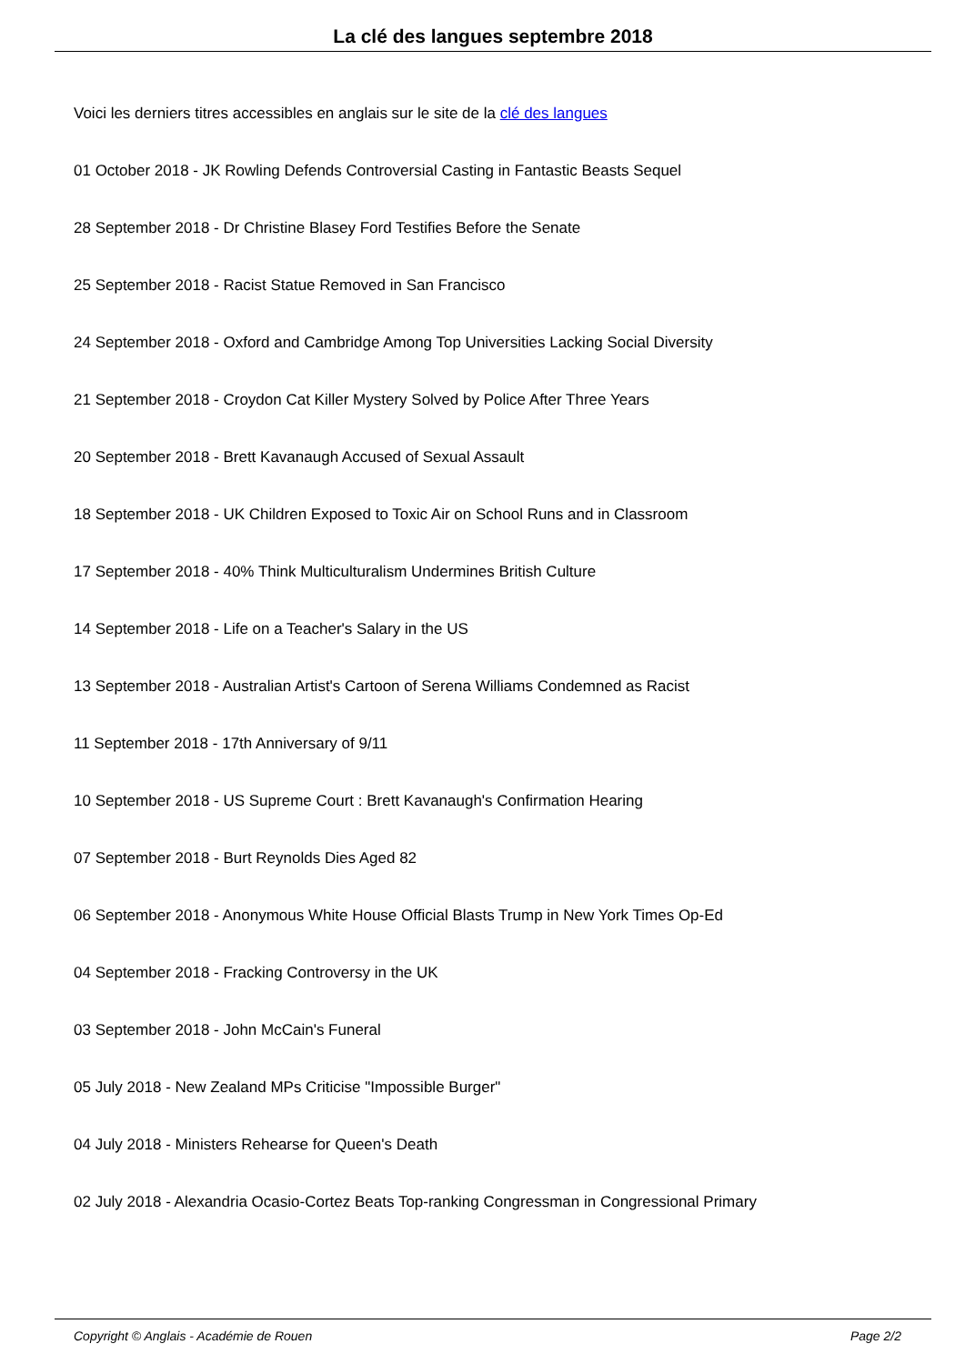La clé des langues septembre 2018
Voici les derniers titres accessibles en anglais sur le site de la clé des langues
01 October 2018 - JK Rowling Defends Controversial Casting in Fantastic Beasts Sequel
28 September 2018 - Dr Christine Blasey Ford Testifies Before the Senate
25 September 2018 - Racist Statue Removed in San Francisco
24 September 2018 - Oxford and Cambridge Among Top Universities Lacking Social Diversity
21 September 2018 - Croydon Cat Killer Mystery Solved by Police After Three Years
20 September 2018 - Brett Kavanaugh Accused of Sexual Assault
18 September 2018 - UK Children Exposed to Toxic Air on School Runs and in Classroom
17 September 2018 - 40% Think Multiculturalism Undermines British Culture
14 September 2018 - Life on a Teacher's Salary in the US
13 September 2018 - Australian Artist's Cartoon of Serena Williams Condemned as Racist
11 September 2018 - 17th Anniversary of 9/11
10 September 2018 - US Supreme Court : Brett Kavanaugh's Confirmation Hearing
07 September 2018 - Burt Reynolds Dies Aged 82
06 September 2018 - Anonymous White House Official Blasts Trump in New York Times Op-Ed
04 September 2018 - Fracking Controversy in the UK
03 September 2018 - John McCain's Funeral
05 July 2018 - New Zealand MPs Criticise "Impossible Burger"
04 July 2018 - Ministers Rehearse for Queen's Death
02 July 2018 - Alexandria Ocasio-Cortez Beats Top-ranking Congressman in Congressional Primary
Copyright © Anglais - Académie de Rouen Page 2/2